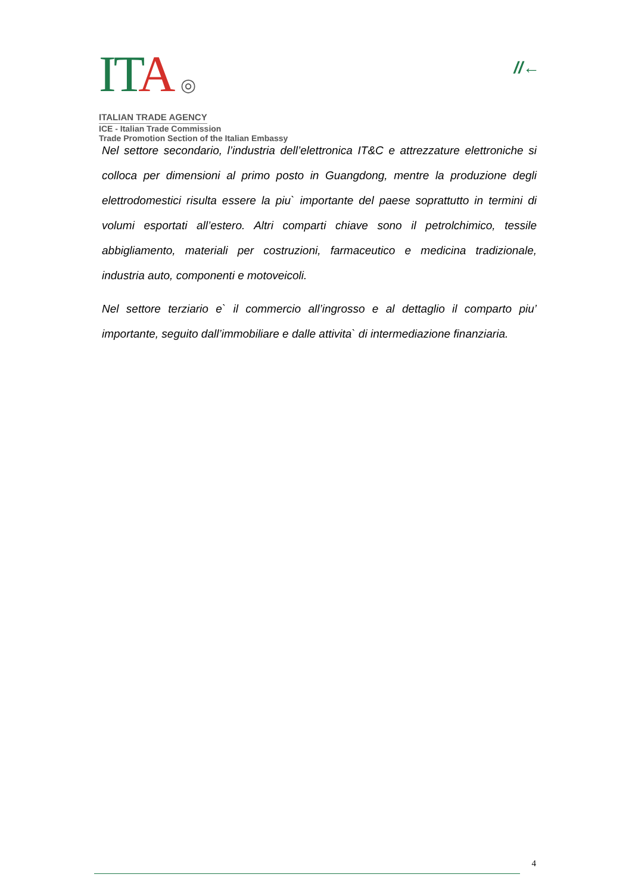ITA ◎
ITALIAN TRADE AGENCY
ICE - Italian Trade Commission
Trade Promotion Section of the Italian Embassy
//←
Nel settore secondario, l’industria dell’elettronica IT&C e attrezzature elettroniche si colloca per dimensioni al primo posto in Guangdong, mentre la produzione degli elettrodomestici risulta essere la piu` importante del paese soprattutto in termini di volumi esportati all’estero. Altri comparti chiave sono il petrolchimico, tessile abbigliamento, materiali per costruzioni, farmaceutico e medicina tradizionale, industria auto, componenti e motoveicoli.
Nel settore terziario e` il commercio all’ingrosso e al dettaglio il comparto piu’ importante, seguito dall’immobiliare e dalle attivita` di intermediazione finanziaria.
4